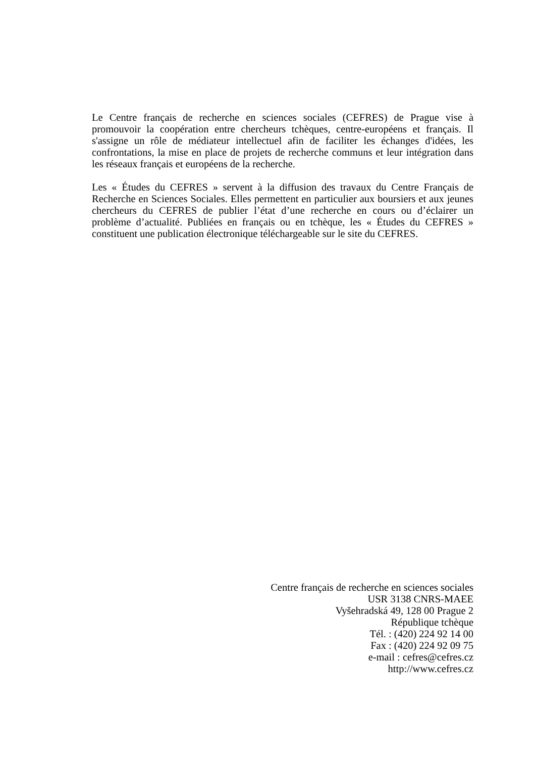Le Centre français de recherche en sciences sociales (CEFRES) de Prague vise à promouvoir la coopération entre chercheurs tchèques, centre-européens et français. Il s'assigne un rôle de médiateur intellectuel afin de faciliter les échanges d'idées, les confrontations, la mise en place de projets de recherche communs et leur intégration dans les réseaux français et européens de la recherche.
Les « Études du CEFRES » servent à la diffusion des travaux du Centre Français de Recherche en Sciences Sociales. Elles permettent en particulier aux boursiers et aux jeunes chercheurs du CEFRES de publier l’état d’une recherche en cours ou d’éclairer un problème d’actualité. Publiées en français ou en tchèque, les « Études du CEFRES » constituent une publication électronique téléchargeable sur le site du CEFRES.
Centre français de recherche en sciences sociales
USR 3138 CNRS-MAEE
Vyšehradská 49, 128 00 Prague 2
République tchèque
Tél. : (420) 224 92 14 00
Fax : (420) 224 92 09 75
e-mail : cefres@cefres.cz
http://www.cefres.cz